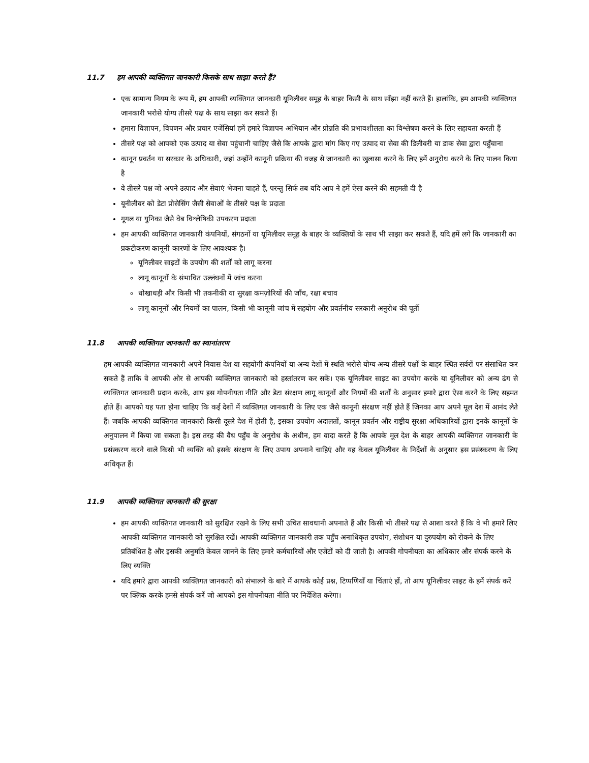11.7 हम आपकी व्यक्तिगत जानकारी किसके साथ साझा करते हैं?
एक सामान्य नियम के रूप में, हम आपकी व्यक्तिगत जानकारी यूनिलीवर समूह के बाहर किसी के साथ साँझा नहीं करते हैं। हालांकि, हम आपकी व्यक्तिगत जानकारी भरोसे योग्य तीसरे पक्ष के साथ साझा कर सकते हैं।
हमारा विज्ञापन, विपणन और प्रचार एजेंसियां हमें हमारे विज्ञापन अभियान और प्रोन्नति की प्रभावशीलता का विश्लेषण करने के लिए सहायता करती हैं
तीसरे पक्ष को आपको एक उत्पाद या सेवा पहुंचानी चाहिए जैसे कि आपके द्वारा मांग किए गए उत्पाद या सेवा की डिलीवरी या डाक सेवा द्वारा पहुँचाना
कानून प्रवर्तन या सरकार के अधिकारी, जहां उन्होंने कानूनी प्रक्रिया की वजह से जानकारी का खुलासा करने के लिए हमें अनुरोध करने के लिए पालन किया है
वे तीसरे पक्ष जो अपने उत्पाद और सेवाएं भेजना चाहते हैं, परन्तु सिर्फ तब यदि आप ने हमें ऐसा करने की सहमती दी है
यूनीलीवर को डेटा प्रोसेसिंग जैसी सेवाओं के तीसरे पक्ष के प्रदाता
गूगल या युनिका जैसे वेब विश्लेषिकी उपकरण प्रदाता
हम आपकी व्यक्तिगत जानकारी कंपनियों, संगठनों या यूनिलीवर समूह के बाहर के व्यक्तियों के साथ भी साझा कर सकते हैं, यदि हमें लगे कि जानकारी का प्रकटीकरण कानूनी कारणों के लिए आवश्यक है।
यूनिलीवर साइटों के उपयोग की शर्तों को लागू करना
लागू कानूनों के संभावित उल्लंघनों में जांच करना
धोखाधड़ी और किसी भी तकनीकी या सुरक्षा कमज़ोरियों की जाँच, रक्षा बचाव
लागू कानूनों और नियमों का पालन, किसी भी कानूनी जांच में सहयोग और प्रवर्तनीय सरकारी अनुरोध की पूर्ती
11.8 आपकी व्यक्तिगत जानकारी का स्थानांतरण
हम आपकी व्यक्तिगत जानकारी अपने निवास देश या सहयोगी कंपनियों या अन्य देशों में स्थति भरोसे योग्य अन्य तीसरे पक्षों के बाहर स्थित सर्वरों पर संसाधित कर सकते हैं ताकि वे आपकी ओर से आपकी व्यक्तिगत जानकारी को हस्तांतरण कर सकें। एक यूनिलीवर साइट का उपयोग करके या यूनिलीवर को अन्य ढंग से व्यक्तिगत जानकारी प्रदान करके, आप इस गोपनीयता नीति और डेटा संरक्षण लागू कानूनों और नियमों की शर्तों के अनुसार हमारे द्वारा ऐसा करने के लिए सहमत होते हैं। आपको यह पता होना चाहिए कि कई देशों में व्यक्तिगत जानकारी के लिए एक जैसे कानूनी संरक्षण नहीं होते हैं जिनका आप अपने मूल देश में आनंद लेते हैं। जबकि आपकी व्यक्तिगत जानकारी किसी दूसरे देश में होती है, इसका उपयोग अदालतों, कानून प्रवर्तन और राष्ट्रीय सुरक्षा अधिकारियों द्वारा इनके कानूनों के अनुपालन में किया जा सकता है। इस तरह की वैध पहुँच के अनुरोध के अधीन, हम वादा करते हैं कि आपके मूल देश के बाहर आपकी व्यक्तिगत जानकारी के प्रसंस्करण करने वाले किसी भी व्यक्ति को इसके संरक्षण के लिए उपाय अपनाने चाहिएं और यह केवल यूनिलीवर के निर्देशों के अनुसार इस प्रसंस्करण के लिए अधिकृत हैं।
11.9 आपकी व्यक्तिगत जानकारी की सुरक्षा
हम आपकी व्यक्तिगत जानकारी को सुरक्षित रखने के लिए सभी उचित सावधानी अपनाते हैं और किसी भी तीसरे पक्ष से आशा करते हैं कि वे भी हमारे लिए आपकी व्यक्तिगत जानकारी को सुरक्षित रखें। आपकी व्यक्तिगत जानकारी तक पहुँच अनाधिकृत उपयोग, संशोधन या दुरुपयोग को रोकने के लिए प्रतिबंधित है और इसकी अनुमति केवल जानने के लिए हमारे कर्मचारियों और एजेंटों को दी जाती है। आपकी गोपनीयता का अधिकार और संपर्क करने के लिए व्यक्ति
यदि हमारे द्वारा आपकी व्यक्तिगत जानकारी को संभालने के बारे में आपके कोई प्रश्न, टिप्पणियाँ या चिंताएं हों, तो आप यूनिलीवर साइट के हमें संपर्क करें पर क्लिक करके हमसे संपर्क करें जो आपको इस गोपनीयता नीति पर निर्देशित करेगा।